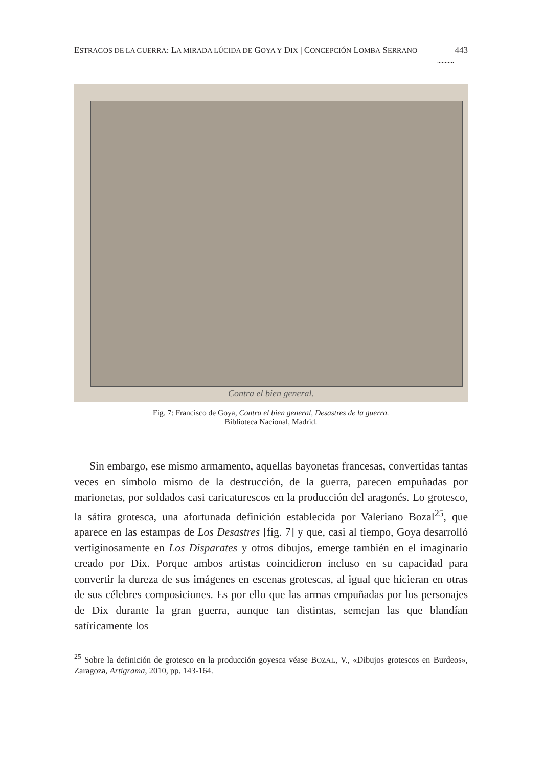ESTRAGOS DE LA GUERRA: LA MIRADA LÚCIDA DE GOYA Y DIX | CONCEPCIÓN LOMBA SERRANO 443
...........
Contra el bien general.
Fig. 7: Francisco de Goya, Contra el bien general, Desastres de la guerra.
Biblioteca Nacional, Madrid.
Sin embargo, ese mismo armamento, aquellas bayonetas francesas, convertidas tantas veces en símbolo mismo de la destrucción, de la guerra, parecen empuñadas por marionetas, por soldados casi caricaturescos en la producción del aragonés. Lo grotesco, la sátira grotesca, una afortunada definición establecida por Valeriano Bozal<sup>25</sup>, que aparece en las estampas de Los Desastres [fig. 7] y que, casi al tiempo, Goya desarrolló vertiginosamente en Los Disparates y otros dibujos, emerge también en el imaginario creado por Dix. Porque ambos artistas coincidieron incluso en su capacidad para convertir la dureza de sus imágenes en escenas grotescas, al igual que hicieran en otras de sus célebres composiciones. Es por ello que las armas empuñadas por los personajes de Dix durante la gran guerra, aunque tan distintas, semejan las que blandían satíricamente los
<sup>25</sup> Sobre la definición de grotesco en la producción goyesca véase BOZAL, V., «Dibujos grotescos en Burdeos», Zaragoza, Artigrama, 2010, pp. 143-164.